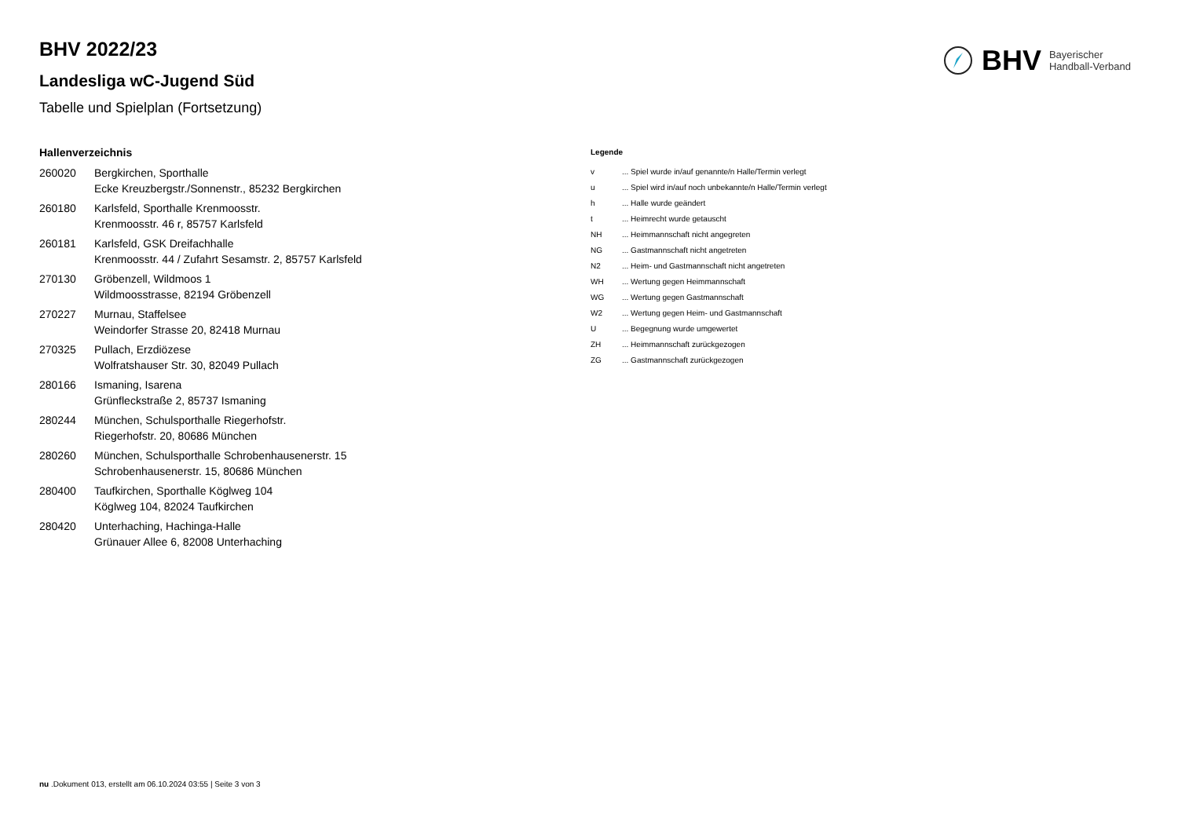BHV Bayerischer
Handball-Verband
BHV 2022/23
Landesliga wC-Jugend Süd
Tabelle und Spielplan (Fortsetzung)
Hallenverzeichnis
| 260020 | Bergkirchen, Sporthalle Ecke Kreuzbergstr./Sonnenstr., 85232 Bergkirchen |
| 260180 | Karlsfeld, Sporthalle Krenmoosstr. Krenmoosstr. 46 r, 85757 Karlsfeld |
| 260181 | Karlsfeld, GSK Dreifachhalle Krenmoosstr. 44 / Zufahrt Sesamstr. 2, 85757 Karlsfeld |
| 270130 | Gröbenzell, Wildmoos 1 Wildmoosstrasse, 82194 Gröbenzell |
| 270227 | Murnau, Staffelsee Weindorfer Strasse 20, 82418 Murnau |
| 270325 | Pullach, Erzdiözese Wolfratshauser Str. 30, 82049 Pullach |
| 280166 | Ismaning, Isarena Grünfleckstraße 2, 85737 Ismaning |
| 280244 | München, Schulsporthalle Riegerhofstr. Riegerhofstr. 20, 80686 München |
| 280260 | München, Schulsporthalle Schrobenhausenerstr. 15 Schrobenhausenerstr. 15, 80686 München |
| 280400 | Taufkirchen, Sporthalle Köglweg 104 Köglweg 104, 82024 Taufkirchen |
| 280420 | Unterhaching, Hachinga-Halle Grünauer Allee 6, 82008 Unterhaching |
Legende
| v | ... Spiel wurde in/auf genannte/n Halle/Termin verlegt |
| u | ... Spiel wird in/auf noch unbekannte/n Halle/Termin verlegt |
| h | ... Halle wurde geändert |
| t | ... Heimrecht wurde getauscht |
| NH | ... Heimmannschaft nicht angegreten |
| NG | ... Gastmannschaft nicht angetreten |
| N2 | ... Heim- und Gastmannschaft nicht angetreten |
| WH | ... Wertung gegen Heimmannschaft |
| WG | ... Wertung gegen Gastmannschaft |
| W2 | ... Wertung gegen Heim- und Gastmannschaft |
| U | ... Begegnung wurde umgewertet |
| ZH | ... Heimmannschaft zurückgezogen |
| ZG | ... Gastmannschaft zurückgezogen |
nu .Dokument 013, erstellt am 06.10.2024 03:55 | Seite 3 von 3